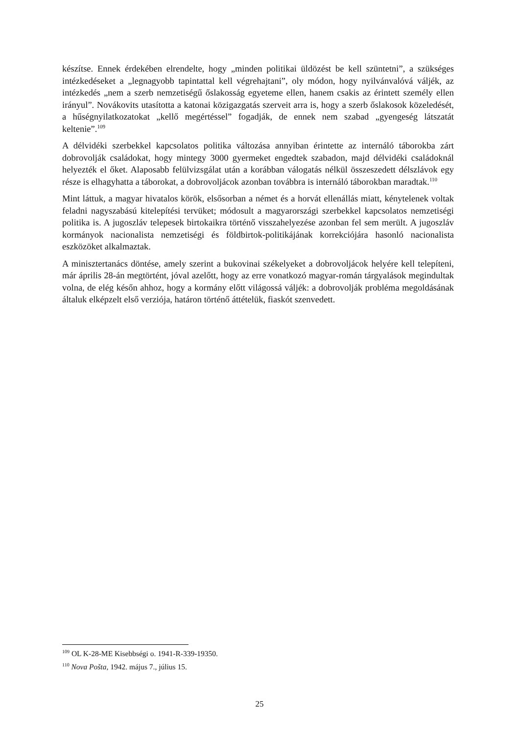készítse. Ennek érdekében elrendelte, hogy „minden politikai üldözést be kell szüntetni”, a szükséges intézkedéseket a „legnagyobb tapintattal kell végrehajtani”, oly módon, hogy nyilvánvalóvá váljék, az intézkedés „nem a szerb nemzetiségű őslakosság egyeteme ellen, hanem csakis az érintett személy ellen irányul”. Novákovits utasította a katonai közigazgatás szerveit arra is, hogy a szerb őslakosok közeledését, a hűségnyilatkozatokat „kellő megértéssel” fogadják, de ennek nem szabad „gyengeség látszatát keltenie”.<sup>109</sup>
A délvidéki szerbekkel kapcsolatos politika változása annyiban érintette az internáló táborokba zárt dobrovolják családokat, hogy mintegy 3000 gyermeket engedtek szabadon, majd délvidéki családoknál helyezték el őket. Alaposabb felülvizsgálat után a korábban válogatás nélkül összeszedett délszlávok egy része is elhagyhatta a táborokat, a dobrovoljácok azonban továbbra is internáló táborokban maradtak.<sup>110</sup>
Mint láttuk, a magyar hivatalos körök, elsősorban a német és a horvát ellenállás miatt, kénytelenek voltak feladni nagyszabású kitelepítési tervüket; módosult a magyarországi szerbekkel kapcsolatos nemzetiségi politika is. A jugoszláv telepesek birtokaikra történő visszahelyezése azonban fel sem merült. A jugoszláv kormányok nacionalista nemzetiségi és földbirtok-politikájának korrekciójára hasonló nacionalista eszközöket alkalmaztak.
A minisztertanács döntése, amely szerint a bukovinai székelyeket a dobrovoljácok helyére kell telepíteni, már április 28-án megtörtént, jóval azelőtt, hogy az erre vonatkozó magyar-román tárgyalások megindultak volna, de elég későn ahhoz, hogy a kormány előtt világossá váljék: a dobrovolják probléma megoldásának általuk elképzelt első verziója, határon történő áttételük, fiaskót szenvedett.
<sup>109</sup> OL K-28-ME Kisebbségi o. 1941-R-339-19350.
<sup>110</sup> Nova Pošta, 1942. május 7., július 15.
25